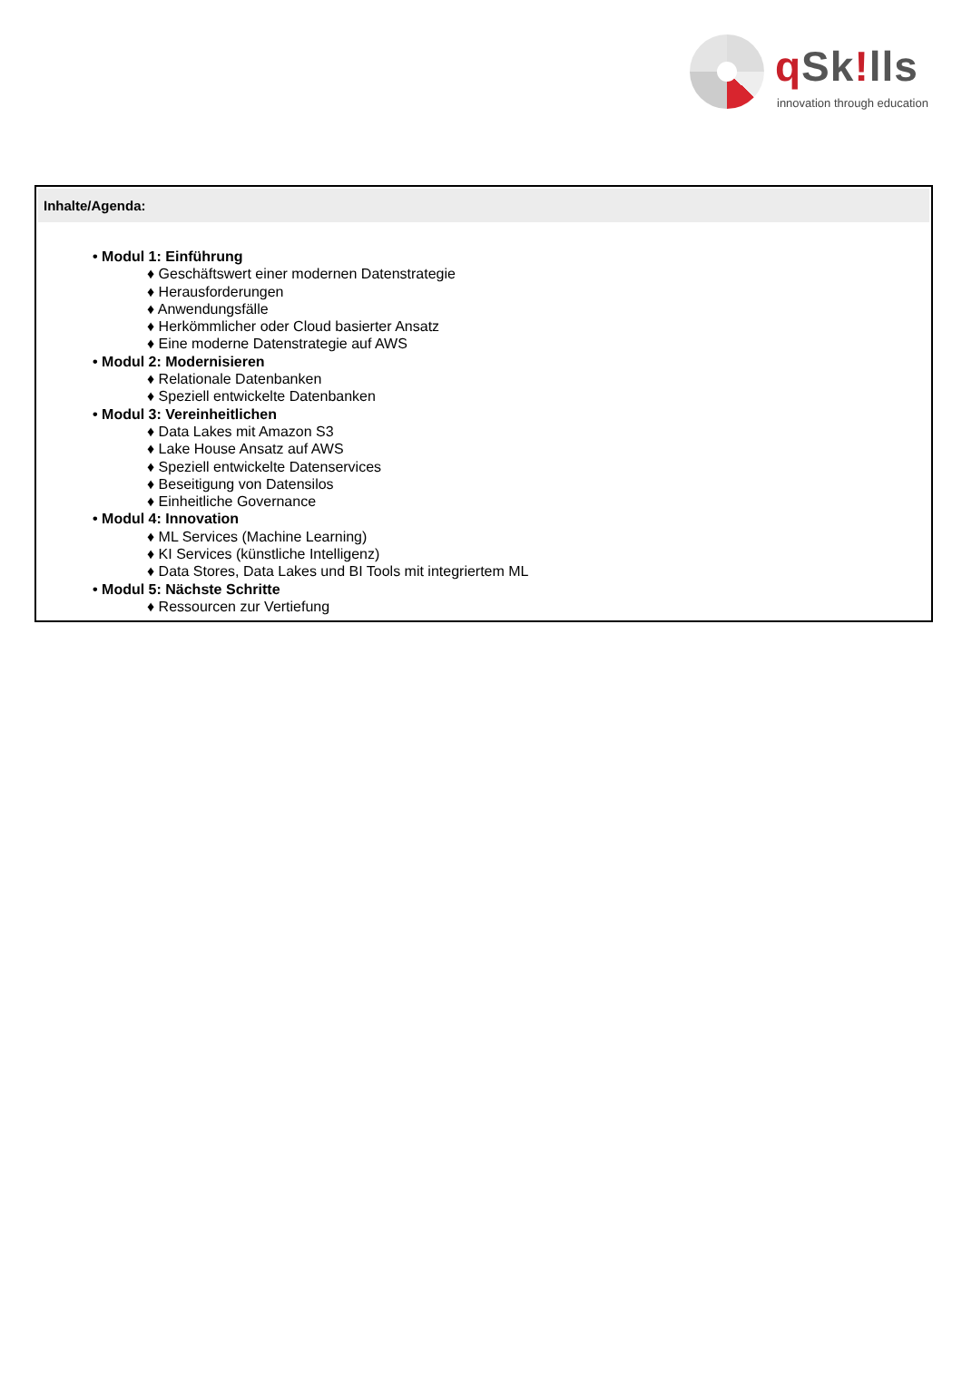q Sk!lls
innovation through education
Inhalte/Agenda:
• Modul 1: Einführung
♦ Geschäftswert einer modernen Datenstrategie
♦ Herausforderungen
♦ Anwendungsfälle
♦ Herkömmlicher oder Cloud basierter Ansatz
♦ Eine moderne Datenstrategie auf AWS
• Modul 2: Modernisieren
♦ Relationale Datenbanken
♦ Speziell entwickelte Datenbanken
• Modul 3: Vereinheitlichen
♦ Data Lakes mit Amazon S3
♦ Lake House Ansatz auf AWS
♦ Speziell entwickelte Datenservices
♦ Beseitigung von Datensilos
♦ Einheitliche Governance
• Modul 4: Innovation
♦ ML Services (Machine Learning)
♦ KI Services (künstliche Intelligenz)
♦ Data Stores, Data Lakes und BI Tools mit integriertem ML
• Modul 5: Nächste Schritte
♦ Ressourcen zur Vertiefung